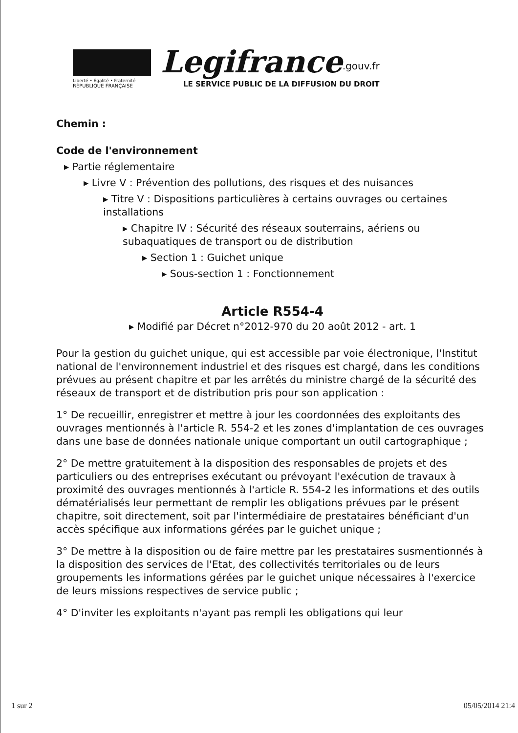Liberté • Égalité • Fraternité
RÉPUBLIQUE FRANÇAISE
Legifrance<sup>.gouv.fr</sup>
LE SERVICE PUBLIC DE LA DIFFUSION DU DROIT
Chemin :
Code de l'environnement
▸ Partie réglementaire
▸ Livre V : Prévention des pollutions, des risques et des nuisances
▸ Titre V : Dispositions particulières à certains ouvrages ou certaines installations
▸ Chapitre IV : Sécurité des réseaux souterrains, aériens ou subaquatiques de transport ou de distribution
▸ Section 1 : Guichet unique
▸ Sous-section 1 : Fonctionnement
Article R554-4
▸ Modifié par Décret n°2012-970 du 20 août 2012 - art. 1
Pour la gestion du guichet unique, qui est accessible par voie électronique, l'Institut national de l'environnement industriel et des risques est chargé, dans les conditions prévues au présent chapitre et par les arrêtés du ministre chargé de la sécurité des réseaux de transport et de distribution pris pour son application :
1° De recueillir, enregistrer et mettre à jour les coordonnées des exploitants des ouvrages mentionnés à l'article R. 554-2 et les zones d'implantation de ces ouvrages dans une base de données nationale unique comportant un outil cartographique ;
2° De mettre gratuitement à la disposition des responsables de projets et des particuliers ou des entreprises exécutant ou prévoyant l'exécution de travaux à proximité des ouvrages mentionnés à l'article R. 554-2 les informations et des outils dématérialisés leur permettant de remplir les obligations prévues par le présent chapitre, soit directement, soit par l'intermédiaire de prestataires bénéficiant d'un accès spécifique aux informations gérées par le guichet unique ;
3° De mettre à la disposition ou de faire mettre par les prestataires susmentionnés à la disposition des services de l'Etat, des collectivités territoriales ou de leurs groupements les informations gérées par le guichet unique nécessaires à l'exercice de leurs missions respectives de service public ;
4° D'inviter les exploitants n'ayant pas rempli les obligations qui leur
1 sur 2 05/05/2014 21:4